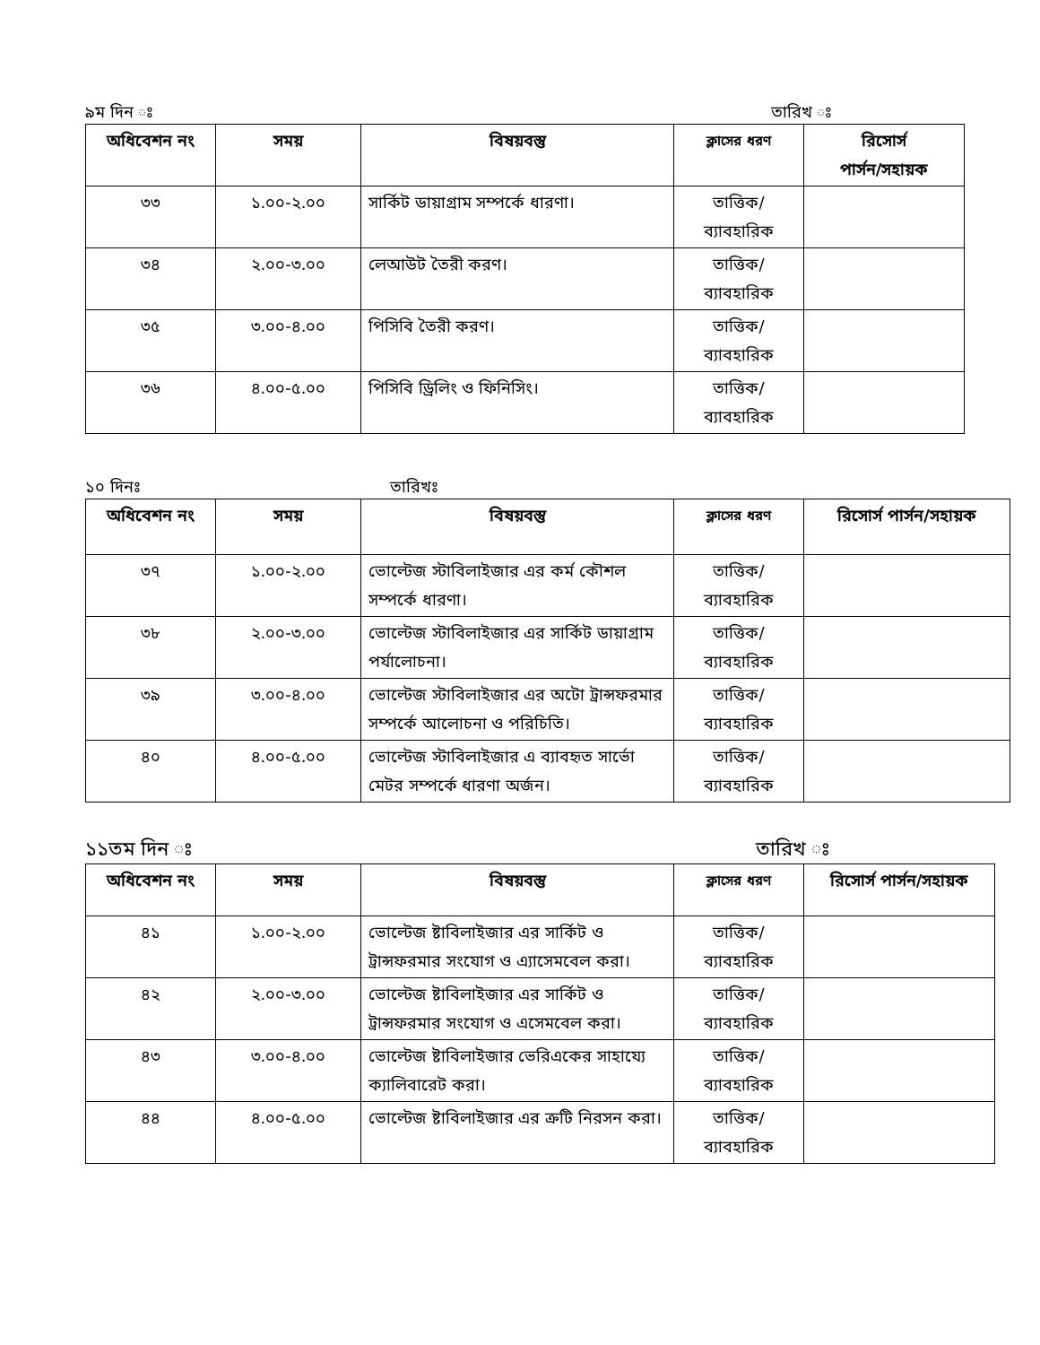৯ম দিন ঃ তারিখ ঃ
| অধিবেশন নং | সময় | বিষয়বস্তু | ক্লাসের ধরণ | রিসোর্স পার্সন/সহায়ক |
| --- | --- | --- | --- | --- |
| ৩৩ | ১.০০-২.০০ | সার্কিট ডায়াগ্রাম সম্পর্কে ধারণা। | তাত্তিক/ ব্যাবহারিক | |
| ৩৪ | ২.০০-৩.০০ | লেআউট তৈরী করণ। | তাত্তিক/ ব্যাবহারিক | |
| ৩৫ | ৩.০০-৪.০০ | পিসিবি তৈরী করণ। | তাত্তিক/ ব্যাবহারিক | |
| ৩৬ | ৪.০০-৫.০০ | পিসিবি ড্রিলিং ও ফিনিসিং। | তাত্তিক/ ব্যাবহারিক | |
১০ দিনঃ তারিখঃ
| অধিবেশন নং | সময় | বিষয়বস্তু | ক্লাসের ধরণ | রিসোর্স পার্সন/সহায়ক |
| --- | --- | --- | --- | --- |
| ৩৭ | ১.০০-২.০০ | ভোল্টেজ স্টাবিলাইজার এর কর্ম কৌশল সম্পর্কে ধারণা। | তাত্তিক/ ব্যাবহারিক | |
| ৩৮ | ২.০০-৩.০০ | ভোল্টেজ স্টাবিলাইজার এর সার্কিট ডায়াগ্রাম পর্যালোচনা। | তাত্তিক/ ব্যাবহারিক | |
| ৩৯ | ৩.০০-৪.০০ | ভোল্টেজ স্টাবিলাইজার এর অটো ট্রান্সফরমার সম্পর্কে আলোচনা ও পরিচিতি। | তাত্তিক/ ব্যাবহারিক | |
| ৪০ | ৪.০০-৫.০০ | ভোল্টেজ স্টাবিলাইজার এ ব্যাবহৃত সার্ভো মেটর সম্পর্কে ধারণা অর্জন। | তাত্তিক/ ব্যাবহারিক | |
১১তম দিন ঃ তারিখ ঃ
| অধিবেশন নং | সময় | বিষয়বস্তু | ক্লাসের ধরণ | রিসোর্স পার্সন/সহায়ক |
| --- | --- | --- | --- | --- |
| ৪১ | ১.০০-২.০০ | ভোল্টেজ ষ্টাবিলাইজার এর সার্কিট ও ট্রান্সফরমার সংযোগ ও এ্যাসেমবেল করা। | তাত্তিক/ ব্যাবহারিক | |
| ৪২ | ২.০০-৩.০০ | ভোল্টেজ ষ্টাবিলাইজার এর সার্কিট ও ট্রান্সফরমার সংযোগ ও এসেমবেল করা। | তাত্তিক/ ব্যাবহারিক | |
| ৪৩ | ৩.০০-৪.০০ | ভোল্টেজ ষ্টাবিলাইজার ভেরিএকের সাহায্যে ক্যালিবারেট করা। | তাত্তিক/ ব্যাবহারিক | |
| ৪৪ | ৪.০০-৫.০০ | ভোল্টেজ ষ্টাবিলাইজার এর ক্রটি নিরসন করা। | তাত্তিক/ ব্যাবহারিক | |